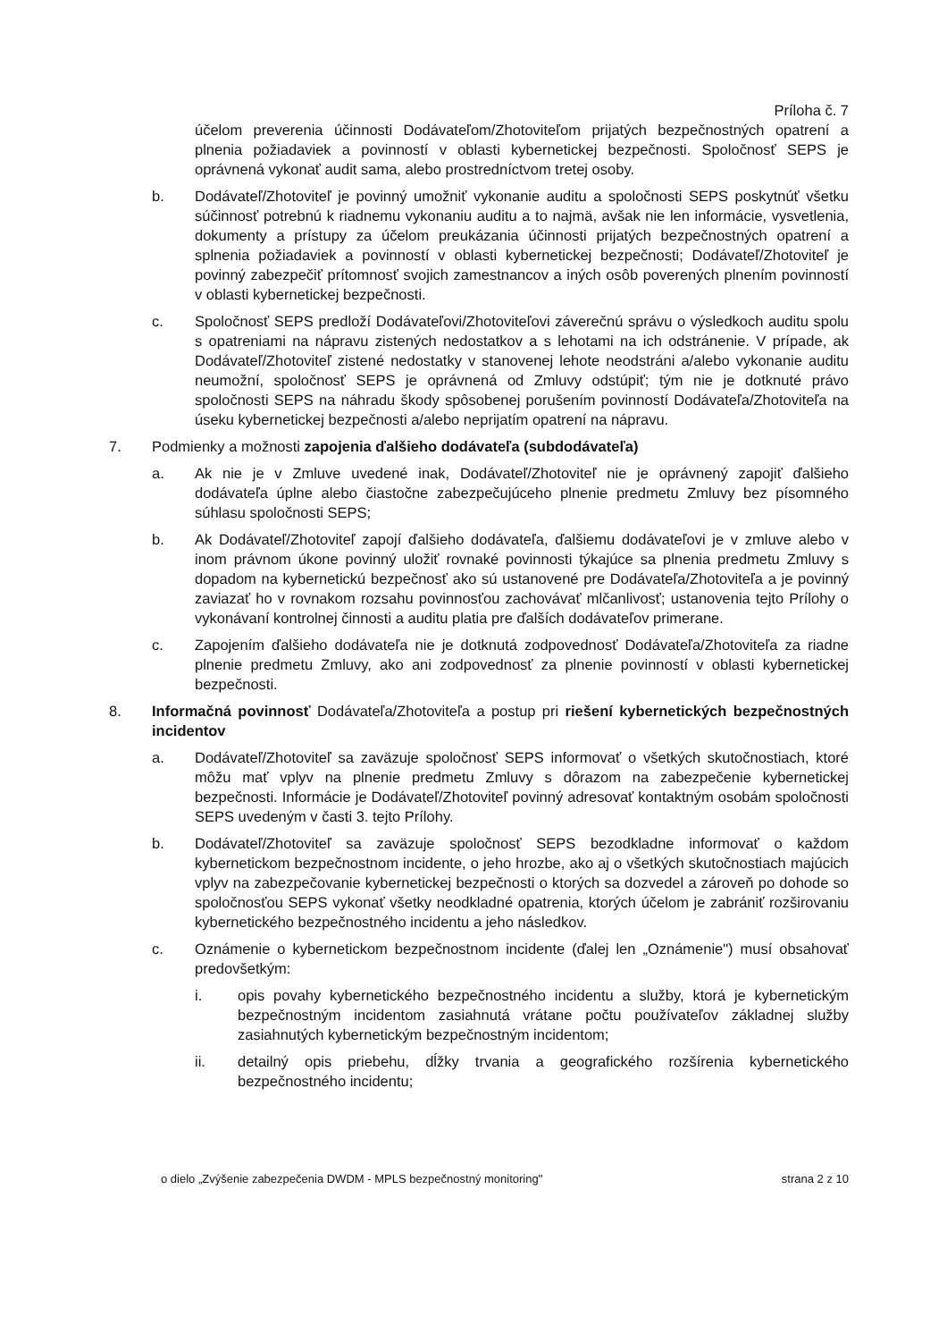Príloha č. 7
účelom preverenia účinnosti Dodávateľom/Zhotoviteľom prijatých bezpečnostných opatrení a plnenia požiadaviek a povinností v oblasti kybernetickej bezpečnosti. Spoločnosť SEPS je oprávnená vykonať audit sama, alebo prostredníctvom tretej osoby.
b. Dodávateľ/Zhotoviteľ je povinný umožniť vykonanie auditu a spoločnosti SEPS poskytnúť všetku súčinnosť potrebnú k riadnemu vykonaniu auditu a to najmä, avšak nie len informácie, vysvetlenia, dokumenty a prístupy za účelom preukázania účinnosti prijatých bezpečnostných opatrení a splnenia požiadaviek a povinností v oblasti kybernetickej bezpečnosti; Dodávateľ/Zhotoviteľ je povinný zabezpečiť prítomnosť svojich zamestnancov a iných osôb poverených plnením povinností v oblasti kybernetickej bezpečnosti.
c. Spoločnosť SEPS predloží Dodávateľovi/Zhotoviteľovi záverečnú správu o výsledkoch auditu spolu s opatreniami na nápravu zistených nedostatkov a s lehotami na ich odstránenie. V prípade, ak Dodávateľ/Zhotoviteľ zistené nedostatky v stanovenej lehote neodstráni a/alebo vykonanie auditu neumožní, spoločnosť SEPS je oprávnená od Zmluvy odstúpiť; tým nie je dotknuté právo spoločnosti SEPS na náhradu škody spôsobenej porušením povinností Dodávateľa/Zhotoviteľa na úseku kybernetickej bezpečnosti a/alebo neprijatím opatrení na nápravu.
7. Podmienky a možnosti zapojenia ďalšieho dodávateľa (subdodávateľa)
a. Ak nie je v Zmluve uvedené inak, Dodávateľ/Zhotoviteľ nie je oprávnený zapojiť ďalšieho dodávateľa úplne alebo čiastočne zabezpečujúceho plnenie predmetu Zmluvy bez písomného súhlasu spoločnosti SEPS;
b. Ak Dodávateľ/Zhotoviteľ zapojí ďalšieho dodávateľa, ďalšiemu dodávateľovi je v zmluve alebo v inom právnom úkone povinný uložiť rovnaké povinnosti týkajúce sa plnenia predmetu Zmluvy s dopadom na kybernetickú bezpečnosť ako sú ustanovené pre Dodávateľa/Zhotoviteľa a je povinný zaviazať ho v rovnakom rozsahu povinnosťou zachovávať mlčanlivosť; ustanovenia tejto Prílohy o vykonávaní kontrolnej činnosti a auditu platia pre ďalších dodávateľov primerane.
c. Zapojením ďalšieho dodávateľa nie je dotknutá zodpovednosť Dodávateľa/Zhotoviteľa za riadne plnenie predmetu Zmluvy, ako ani zodpovednosť za plnenie povinností v oblasti kybernetickej bezpečnosti.
8. Informačná povinnosť Dodávateľa/Zhotoviteľa a postup pri riešení kybernetických bezpečnostných incidentov
a. Dodávateľ/Zhotoviteľ sa zaväzuje spoločnosť SEPS informovať o všetkých skutočnostiach, ktoré môžu mať vplyv na plnenie predmetu Zmluvy s dôrazom na zabezpečenie kybernetickej bezpečnosti. Informácie je Dodávateľ/Zhotoviteľ povinný adresovať kontaktným osobám spoločnosti SEPS uvedeným v časti 3. tejto Prílohy.
b. Dodávateľ/Zhotoviteľ sa zaväzuje spoločnosť SEPS bezodkladne informovať o každom kybernetickom bezpečnostnom incidente, o jeho hrozbe, ako aj o všetkých skutočnostiach majúcich vplyv na zabezpečovanie kybernetickej bezpečnosti o ktorých sa dozvedel a zároveň po dohode so spoločnosťou SEPS vykonať všetky neodkladné opatrenia, ktorých účelom je zabrániť rozširovaniu kybernetického bezpečnostného incidentu a jeho následkov.
c. Oznámenie o kybernetickom bezpečnostnom incidente (ďalej len „Oznámenie") musí obsahovať predovšetkým:
i. opis povahy kybernetického bezpečnostného incidentu a služby, ktorá je kybernetickým bezpečnostným incidentom zasiahnutá vrátane počtu používateľov základnej služby zasiahnutých kybernetickým bezpečnostným incidentom;
ii. detailný opis priebehu, dĺžky trvania a geografického rozšírenia kybernetického bezpečnostného incidentu;
o dielo „Zvýšenie zabezpečenia DWDM - MPLS bezpečnostný monitoring" strana 2 z 10